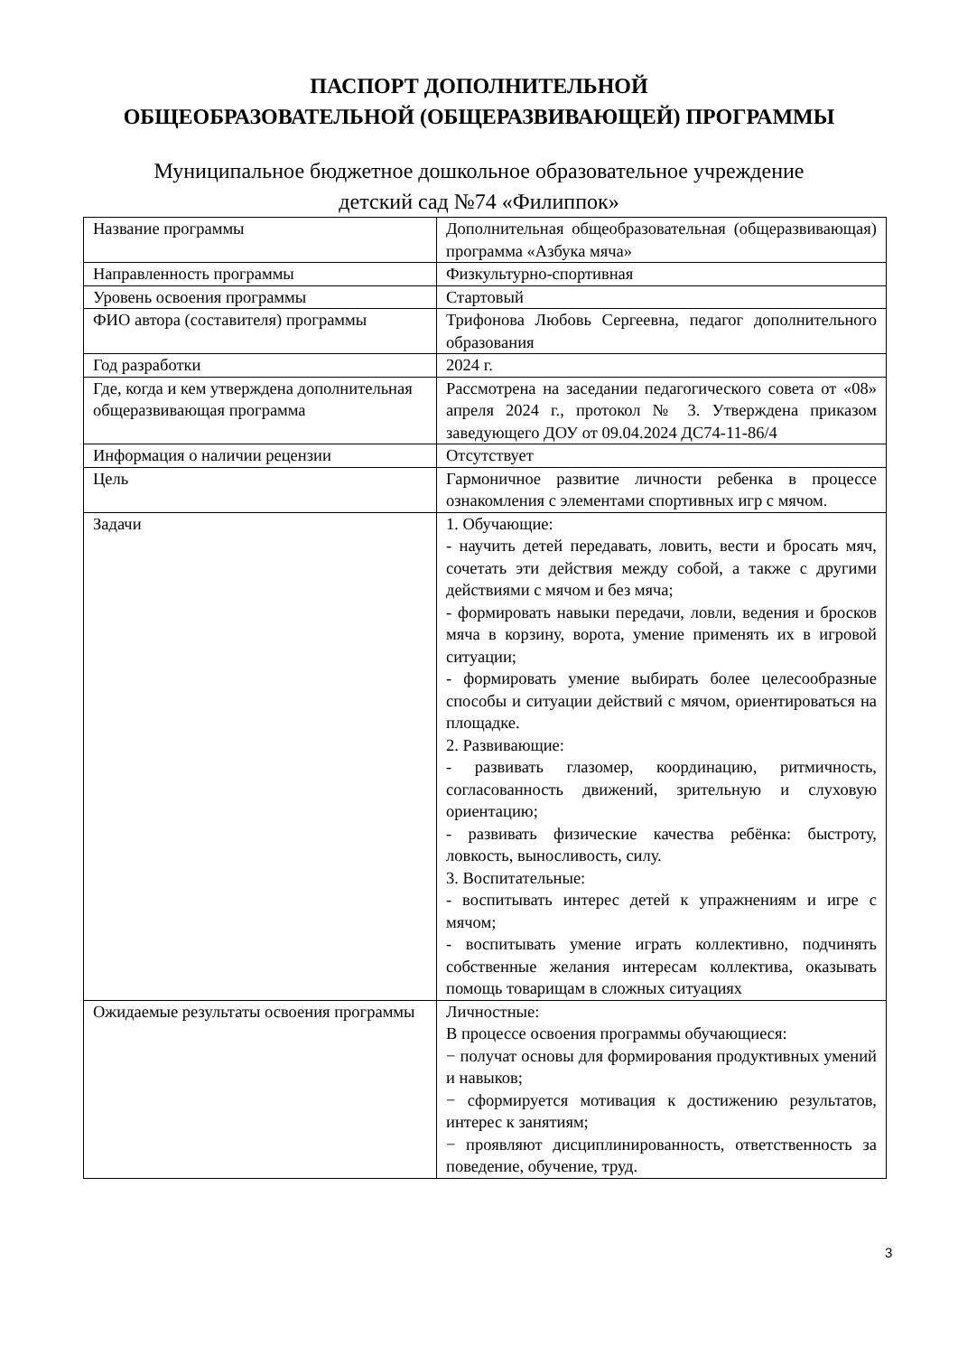ПАСПОРТ ДОПОЛНИТЕЛЬНОЙ
ОБЩЕОБРАЗОВАТЕЛЬНОЙ (ОБЩЕРАЗВИВАЮЩЕЙ) ПРОГРАММЫ
Муниципальное бюджетное дошкольное образовательное учреждение
детский сад №74 «Филиппок»
| Название программы | Дополнительная общеобразовательная (общеразвивающая) программа «Азбука мяча» |
| Направленность программы | Физкультурно-спортивная |
| Уровень освоения программы | Стартовый |
| ФИО автора (составителя) программы | Трифонова Любовь Сергеевна, педагог дополнительного образования |
| Год разработки | 2024 г. |
| Где, когда и кем утверждена дополнительная общеразвивающая программа | Рассмотрена на заседании педагогического совета от «08» апреля 2024 г., протокол № 3. Утверждена приказом заведующего ДОУ от 09.04.2024 ДС74-11-86/4 |
| Информация о наличии рецензии | Отсутствует |
| Цель | Гармоничное развитие личности ребенка в процессе ознакомления с элементами спортивных игр с мячом. |
| Задачи | 1. Обучающие: - научить детей передавать, ловить, вести и бросать мяч, сочетать эти действия между собой, а также с другими действиями с мячом и без мяча; - формировать навыки передачи, ловли, ведения и бросков мяча в корзину, ворота, умение применять их в игровой ситуации; - формировать умение выбирать более целесообразные способы и ситуации действий с мячом, ориентироваться на площадке. 2. Развивающие: - развивать глазомер, координацию, ритмичность, согласованность движений, зрительную и слуховую ориентацию; - развивать физические качества ребёнка: быстроту, ловкость, выносливость, силу. 3. Воспитательные: - воспитывать интерес детей к упражнениям и игре с мячом; - воспитывать умение играть коллективно, подчинять собственные желания интересам коллектива, оказывать помощь товарищам в сложных ситуациях |
| Ожидаемые результаты освоения программы | Личностные: В процессе освоения программы обучающиеся: − получат основы для формирования продуктивных умений и навыков; − сформируется мотивация к достижению результатов, интерес к занятиям; − проявляют дисциплинированность, ответственность за поведение, обучение, труд. |
3